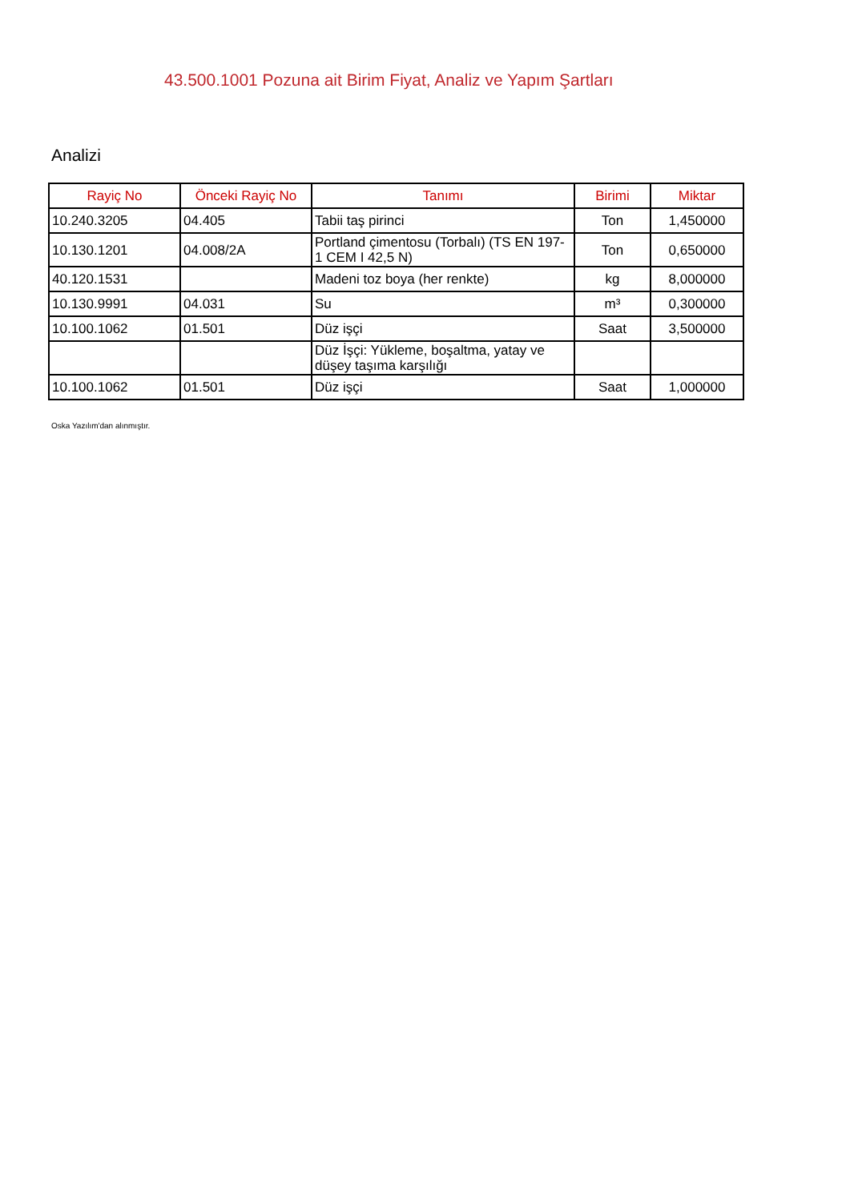43.500.1001 Pozuna ait Birim Fiyat, Analiz ve Yapım Şartları
Analizi
| Rayiç No | Önceki Rayiç No | Tanımı | Birimi | Miktar |
| --- | --- | --- | --- | --- |
| 10.240.3205 | 04.405 | Tabii taş pirinci | Ton | 1,450000 |
| 10.130.1201 | 04.008/2A | Portland çimentosu (Torbalı) (TS EN 197-1 CEM I 42,5 N) | Ton | 0,650000 |
| 40.120.1531 | | Madeni toz boya (her renkte) | kg | 8,000000 |
| 10.130.9991 | 04.031 | Su | m³ | 0,300000 |
| 10.100.1062 | 01.501 | Düz işçi | Saat | 3,500000 |
| | | Düz İşçi: Yükleme, boşaltma, yatay ve düşey taşıma karşılığı | | |
| 10.100.1062 | 01.501 | Düz işçi | Saat | 1,000000 |
Oska Yazılım'dan alınmıştır.